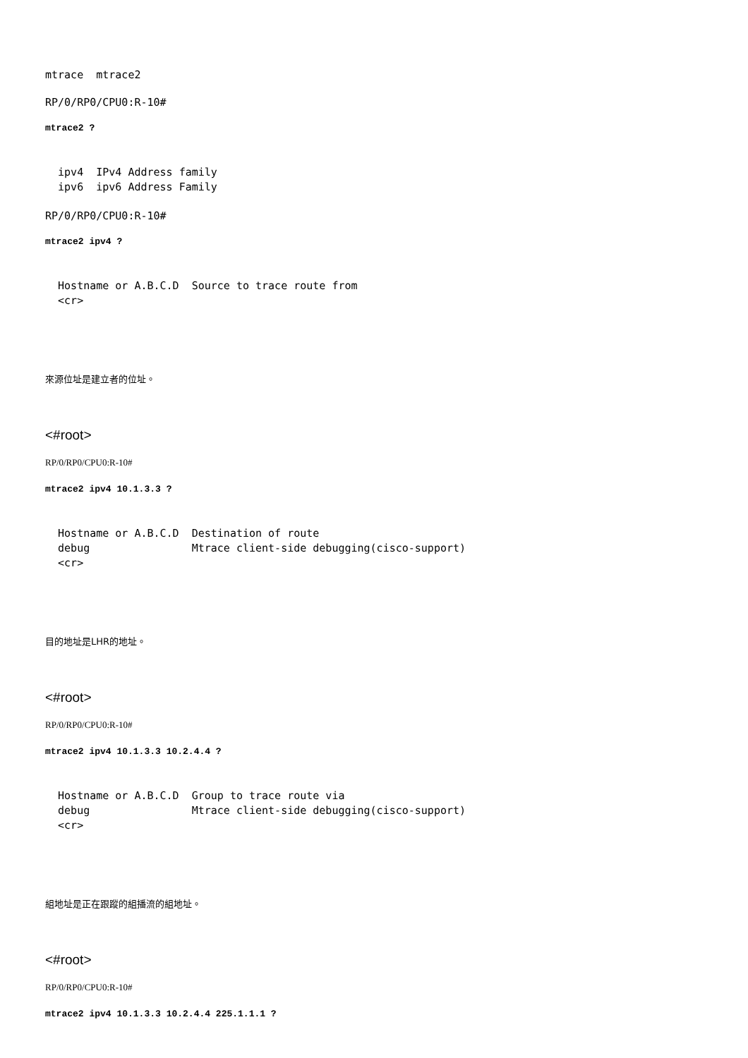mtrace  mtrace2
RP/0/RP0/CPU0:R-10#
mtrace2 ?
  ipv4  IPv4 Address family
  ipv6  ipv6 Address Family
RP/0/RP0/CPU0:R-10#
mtrace2 ipv4 ?
  Hostname or A.B.C.D  Source to trace route from
  <cr>
來源位址是建立者的位址。
<#root>
RP/0/RP0/CPU0:R-10#
mtrace2 ipv4 10.1.3.3 ?
  Hostname or A.B.C.D  Destination of route
  debug                Mtrace client-side debugging(cisco-support)
  <cr>
目的地址是LHR的地址。
<#root>
RP/0/RP0/CPU0:R-10#
mtrace2 ipv4 10.1.3.3 10.2.4.4 ?
  Hostname or A.B.C.D  Group to trace route via
  debug                Mtrace client-side debugging(cisco-support)
  <cr>
組地址是正在跟蹤的組播流的組地址。
<#root>
RP/0/RP0/CPU0:R-10#
mtrace2 ipv4 10.1.3.3 10.2.4.4 225.1.1.1 ?